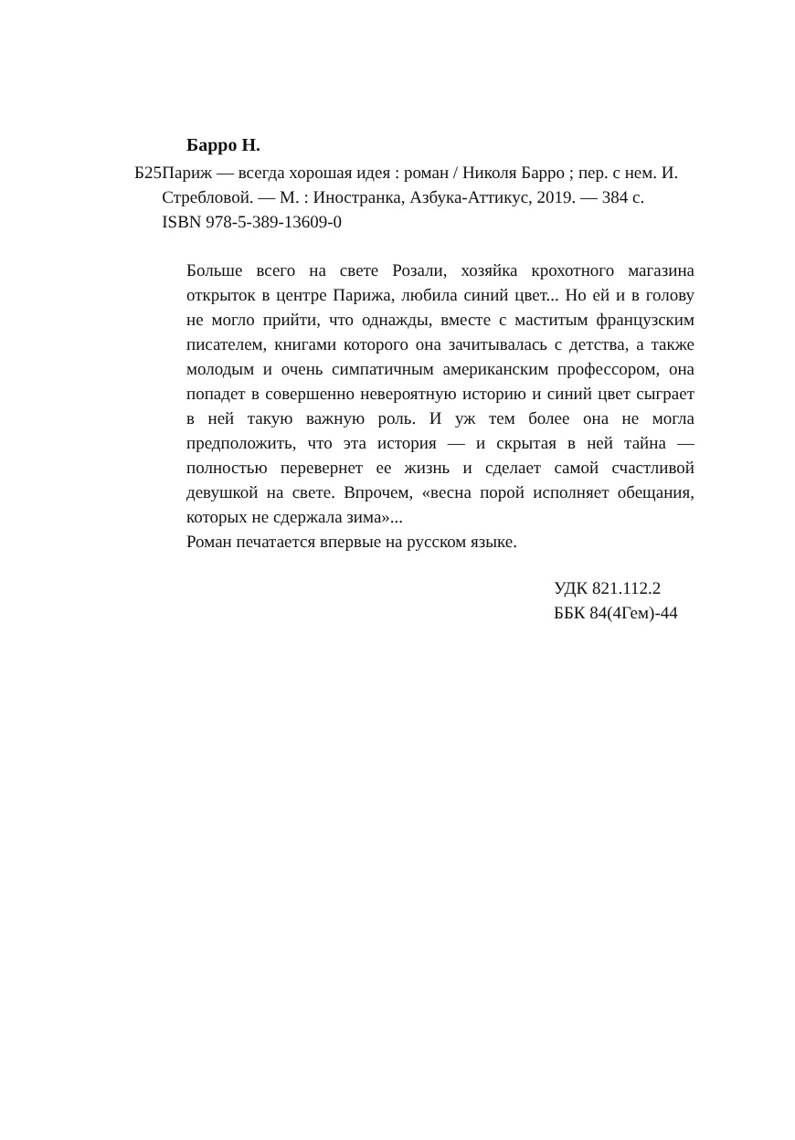Барро Н.
Б25 Париж — всегда хорошая идея : роман / Николя Барро ; пер. с нем. И. Стребловой. — М. : Иностранка, Азбука-Аттикус, 2019. — 384 с.
ISBN 978-5-389-13609-0
Больше всего на свете Розали, хозяйка крохотного магазина открыток в центре Парижа, любила синий цвет... Но ей и в голову не могло прийти, что однажды, вместе с маститым французским писателем, книгами которого она зачитывалась с детства, а также молодым и очень симпатичным американским профессором, она попадет в совершенно невероятную историю и синий цвет сыграет в ней такую важную роль. И уж тем более она не могла предположить, что эта история — и скрытая в ней тайна — полностью перевернет ее жизнь и сделает самой счастливой девушкой на свете. Впрочем, «весна порой исполняет обещания, которых не сдержала зима»...
Роман печатается впервые на русском языке.
УДК 821.112.2
ББК 84(4Гем)-44